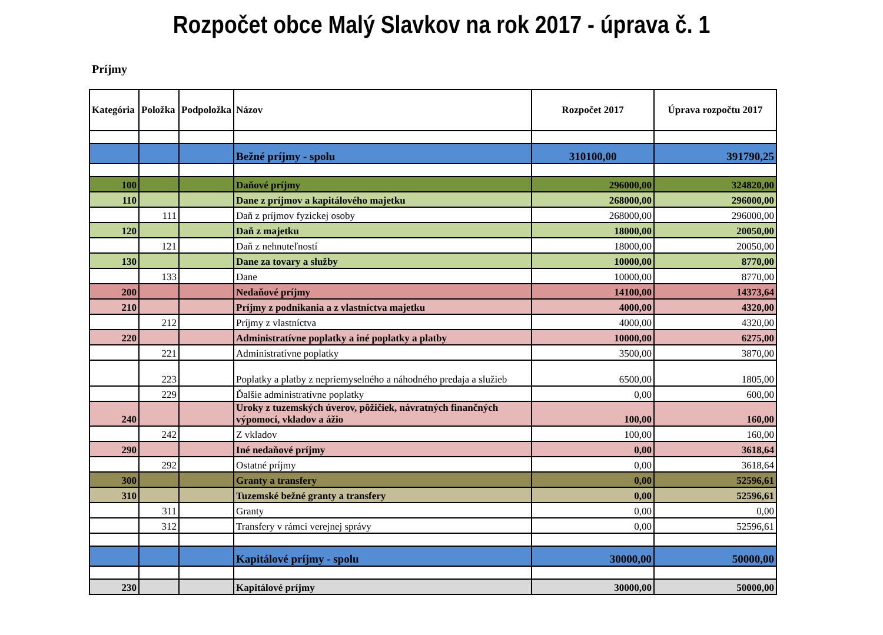Rozpočet obce Malý Slavkov na rok 2017 - úprava č. 1
Príjmy
| Kategória | Položka | Podpoložka | Názov | Rozpočet 2017 | Úprava rozpočtu 2017 |
| --- | --- | --- | --- | --- | --- |
| | | | Bežné príjmy - spolu | 310100,00 | 391790,25 |
| 100 | | | Daňové príjmy | 296000,00 | 324820,00 |
| 110 | | | Dane z príjmov a kapitálového majetku | 268000,00 | 296000,00 |
| | 111 | | Daň z príjmov fyzickej osoby | 268000,00 | 296000,00 |
| 120 | | | Daň z majetku | 18000,00 | 20050,00 |
| | 121 | | Daň z nehnuteľností | 18000,00 | 20050,00 |
| 130 | | | Dane za tovary a služby | 10000,00 | 8770,00 |
| | 133 | | Dane | 10000,00 | 8770,00 |
| 200 | | | Nedaňové príjmy | 14100,00 | 14373,64 |
| 210 | | | Príjmy z podnikania a z vlastníctva majetku | 4000,00 | 4320,00 |
| | 212 | | Príjmy z vlastníctva | 4000,00 | 4320,00 |
| 220 | | | Administratívne poplatky a iné poplatky a platby | 10000,00 | 6275,00 |
| | 221 | | Administratívne poplatky | 3500,00 | 3870,00 |
| | 223 | | Poplatky a platby z nepriemyselného a náhodného predaja a služieb | 6500,00 | 1805,00 |
| | 229 | | Ďalšie administratívne poplatky | 0,00 | 600,00 |
| 240 | | | Uroky z tuzemských úverov, pôžičiek, návratných finančných výpomocí, vkladov a ážio | 100,00 | 160,00 |
| | 242 | | Z vkladov | 100,00 | 160,00 |
| 290 | | | Iné nedaňové príjmy | 0,00 | 3618,64 |
| | 292 | | Ostatné príjmy | 0,00 | 3618,64 |
| 300 | | | Granty a transfery | 0,00 | 52596,61 |
| 310 | | | Tuzemské bežné granty a transfery | 0,00 | 52596,61 |
| | 311 | | Granty | 0,00 | 0,00 |
| | 312 | | Transfery v rámci verejnej správy | 0,00 | 52596,61 |
| | | | Kapitálové príjmy - spolu | 30000,00 | 50000,00 |
| 230 | | | Kapitálové príjmy | 30000,00 | 50000,00 |